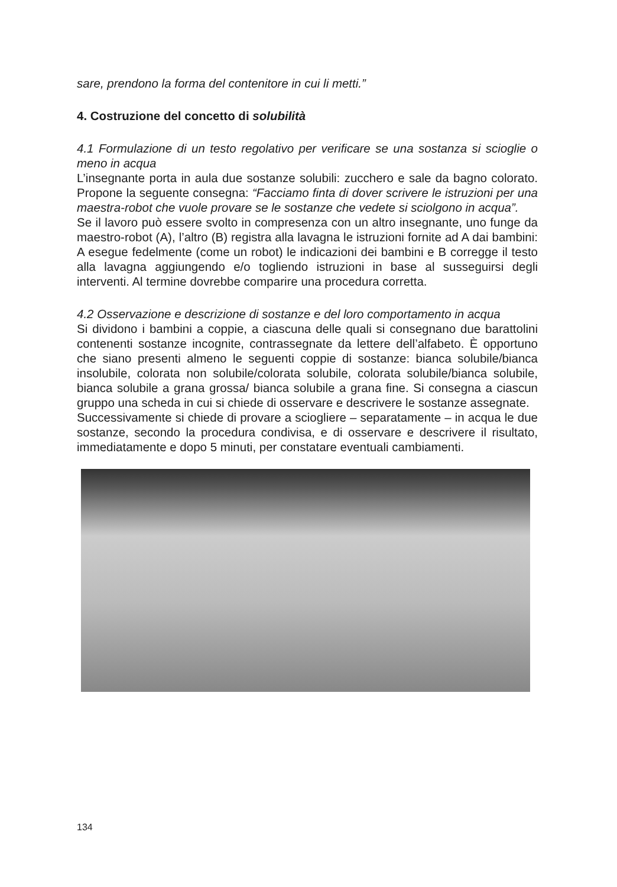sare, prendono la forma del contenitore in cui li metti.”
4. Costruzione del concetto di solubilità
4.1 Formulazione di un testo regolativo per verificare se una sostanza si scioglie o meno in acqua
L’insegnante porta in aula due sostanze solubili: zucchero e sale da bagno colorato. Propone la seguente consegna: “Facciamo finta di dover scrivere le istruzioni per una maestra-robot che vuole provare se le sostanze che vedete si sciolgono in acqua”.
Se il lavoro può essere svolto in compresenza con un altro insegnante, uno funge da maestro-robot (A), l’altro (B) registra alla lavagna le istruzioni fornite ad A dai bambini: A esegue fedelmente (come un robot) le indicazioni dei bambini e B corregge il testo alla lavagna aggiungendo e/o togliendo istruzioni in base al susseguirsi degli interventi. Al termine dovrebbe comparire una procedura corretta.
4.2 Osservazione e descrizione di sostanze e del loro comportamento in acqua
Si dividono i bambini a coppie, a ciascuna delle quali si consegnano due barattolini contenenti sostanze incognite, contrassegnate da lettere dell’alfabeto. È opportuno che siano presenti almeno le seguenti coppie di sostanze: bianca solubile/bianca insolubile, colorata non solubile/colorata solubile, colorata solubile/bianca solubile, bianca solubile a grana grossa/ bianca solubile a grana fine. Si consegna a ciascun gruppo una scheda in cui si chiede di osservare e descrivere le sostanze assegnate.
Successivamente si chiede di provare a sciogliere – separatamente – in acqua le due sostanze, secondo la procedura condivisa, e di osservare e descrivere il risultato, immediatamente e dopo 5 minuti, per constatare eventuali cambiamenti.
134